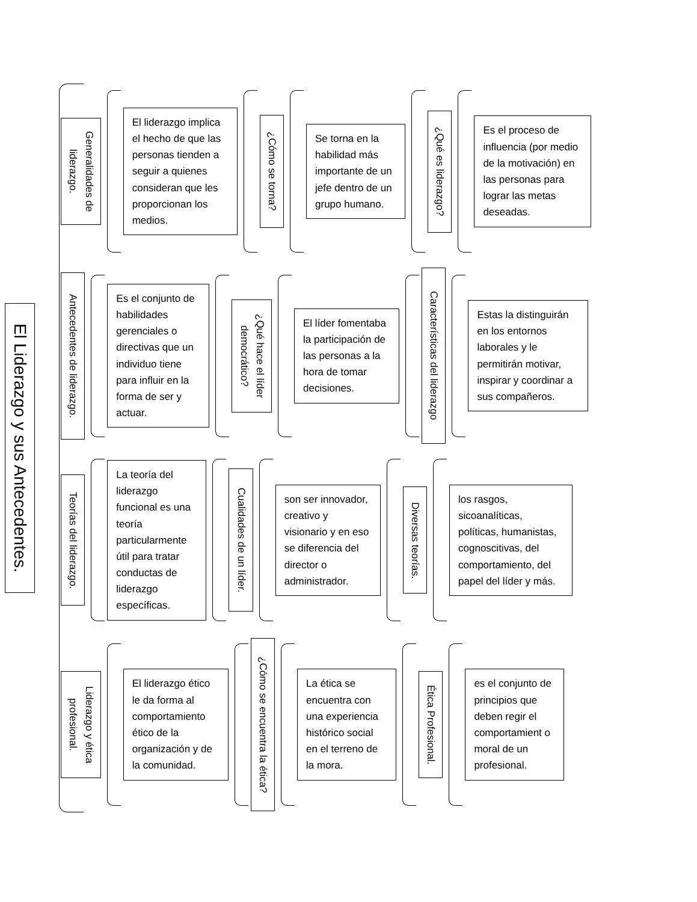El Liderazgo y sus Antecedentes.
Generalidades de liderazgo.
El liderazgo implica el hecho de que las personas tienden a seguir a quienes consideran que les proporcionan los medios.
¿Cómo se torna?
Se torna en la habilidad más importante de un jefe dentro de un grupo humano.
¿Qué es liderazgo?
Es el proceso de influencia (por medio de la motivación) en las personas para lograr las metas deseadas.
Antecedentes de liderazgo.
Es el conjunto de habilidades gerenciales o directivas que un individuo tiene para influir en la forma de ser y actuar.
¿Qué hace el líder democrático?
El líder fomentaba la participación de las personas a la hora de tomar decisiones.
Características del liderazgo
Estas la distinguirán en los entornos laborales y le permitirán motivar, inspirar y coordinar a sus compañeros.
Teorías del liderazgo.
La teoría del liderazgo funcional es una teoría particularmente útil para tratar conductas de liderazgo específicas.
Cualidades de un líder.
son ser innovador, creativo y visionario y en eso se diferencia del director o administrador.
Diversas teorías.
los rasgos, sicoanalíticas, políticas, humanistas, cognoscitivas, del comportamiento, del papel del líder y más.
Liderazgo y ética profesional.
El liderazgo ético le da forma al comportamiento ético de la organización y de la comunidad.
¿Cómo se encuentra la ética?
La ética se encuentra con una experiencia histórico social en el terreno de la mora.
Ética Profesional.
es el conjunto de principios que deben regir el comportamient o moral de un profesional.